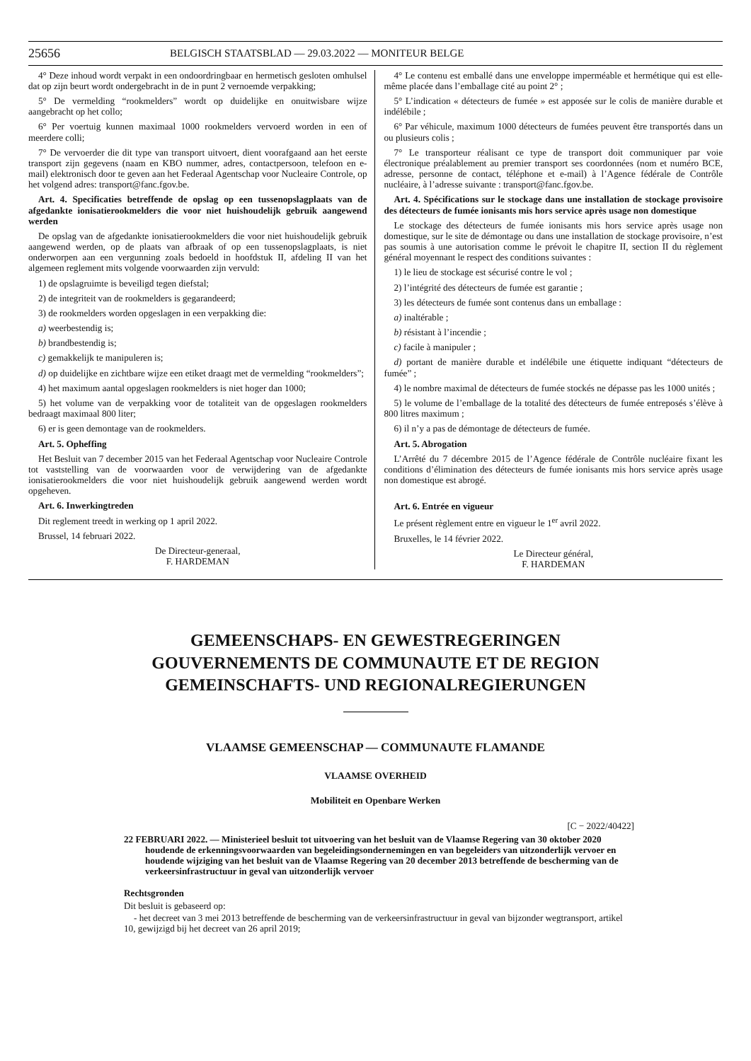25656 BELGISCH STAATSBLAD — 29.03.2022 — MONITEUR BELGE
4° Deze inhoud wordt verpakt in een ondoordringbaar en hermetisch gesloten omhulsel dat op zijn beurt wordt ondergebracht in de in punt 2 vernoemde verpakking;
5° De vermelding “rookmelders” wordt op duidelijke en onuitwisbare wijze aangebracht op het collo;
6° Per voertuig kunnen maximaal 1000 rookmelders vervoerd worden in een of meerdere colli;
7° De vervoerder die dit type van transport uitvoert, dient voorafgaand aan het eerste transport zijn gegevens (naam en KBO nummer, adres, contactpersoon, telefoon en e-mail) elektronisch door te geven aan het Federaal Agentschap voor Nucleaire Controle, op het volgend adres: transport@fanc.fgov.be.
Art. 4. Specificaties betreffende de opslag op een tussenopslagplaats van de afgedankte ionisatierookmelders die voor niet huishoudelijk gebruik aangewend werden
De opslag van de afgedankte ionisatierookmelders die voor niet huishoudelijk gebruik aangewend werden, op de plaats van afbraak of op een tussenopslagplaats, is niet onderworpen aan een vergunning zoals bedoeld in hoofdstuk II, afdeling II van het algemeen reglement mits volgende voorwaarden zijn vervuld:
1) de opslagruimte is beveiligd tegen diefstal;
2) de integriteit van de rookmelders is gegarandeerd;
3) de rookmelders worden opgeslagen in een verpakking die:
a) weerbestendig is;
b) brandbestendig is;
c) gemakkelijk te manipuleren is;
d) op duidelijke en zichtbare wijze een etiket draagt met de vermelding “rookmelders”;
4) het maximum aantal opgeslagen rookmelders is niet hoger dan 1000;
5) het volume van de verpakking voor de totaliteit van de opgeslagen rookmelders bedraagt maximaal 800 liter;
6) er is geen demontage van de rookmelders.
Art. 5. Opheffing
Het Besluit van 7 december 2015 van het Federaal Agentschap voor Nucleaire Controle tot vaststelling van de voorwaarden voor de verwijdering van de afgedankte ionisatierookmelders die voor niet huishoudelijk gebruik aangewend werden wordt opgeheven.
Art. 6. Inwerkingtreden
Dit reglement treedt in werking op 1 april 2022.
Brussel, 14 februari 2022.
De Directeur-generaal,
F. HARDEMAN
4° Le contenu est emballé dans une enveloppe imperméable et hermétique qui est elle-même placée dans l’emballage cité au point 2° ;
5° L’indication « détecteurs de fumée » est apposée sur le colis de manière durable et indélébile ;
6° Par véhicule, maximum 1000 détecteurs de fumées peuvent être transportés dans un ou plusieurs colis ;
7° Le transporteur réalisant ce type de transport doit communiquer par voie électronique préalablement au premier transport ses coordonnées (nom et numéro BCE, adresse, personne de contact, téléphone et e-mail) à l’Agence fédérale de Contrôle nucléaire, à l’adresse suivante : transport@fanc.fgov.be.
Art. 4. Spécifications sur le stockage dans une installation de stockage provisoire des détecteurs de fumée ionisants mis hors service après usage non domestique
Le stockage des détecteurs de fumée ionisants mis hors service après usage non domestique, sur le site de démontage ou dans une installation de stockage provisoire, n’est pas soumis à une autorisation comme le prévoit le chapitre II, section II du règlement général moyennant le respect des conditions suivantes :
1) le lieu de stockage est sécurisé contre le vol ;
2) l’intégrité des détecteurs de fumée est garantie ;
3) les détecteurs de fumée sont contenus dans un emballage :
a) inaltérable ;
b) résistant à l’incendie ;
c) facile à manipuler ;
d) portant de manière durable et indélébile une étiquette indiquant “détecteurs de fumée” ;
4) le nombre maximal de détecteurs de fumée stockés ne dépasse pas les 1000 unités ;
5) le volume de l’emballage de la totalité des détecteurs de fumée entreposés s’élève à 800 litres maximum ;
6) il n’y a pas de démontage de détecteurs de fumée.
Art. 5. Abrogation
L’Arrêté du 7 décembre 2015 de l’Agence fédérale de Contrôle nucléaire fixant les conditions d’élimination des détecteurs de fumée ionisants mis hors service après usage non domestique est abrogé.
Art. 6. Entrée en vigueur
Le présent règlement entre en vigueur le 1<sup>er</sup> avril 2022.
Bruxelles, le 14 février 2022.
Le Directeur général,
F. HARDEMAN
GEMEENSCHAPS- EN GEWESTREGERINGEN
GOUVERNEMENTS DE COMMUNAUTE ET DE REGION
GEMEINSCHAFTS- UND REGIONALREGIERUNGEN
VLAAMSE GEMEENSCHAP — COMMUNAUTE FLAMANDE
VLAAMSE OVERHEID
Mobiliteit en Openbare Werken
[C − 2022/40422]
22 FEBRUARI 2022. — Ministerieel besluit tot uitvoering van het besluit van de Vlaamse Regering van 30 oktober 2020 houdende de erkenningsvoorwaarden van begeleidingsondernemingen en van begeleiders van uitzonderlijk vervoer en houdende wijziging van het besluit van de Vlaamse Regering van 20 december 2013 betreffende de bescherming van de verkeersinfrastructuur in geval van uitzonderlijk vervoer
Rechtsgronden
Dit besluit is gebaseerd op:
- het decreet van 3 mei 2013 betreffende de bescherming van de verkeersinfrastructuur in geval van bijzonder wegtransport, artikel 10, gewijzigd bij het decreet van 26 april 2019;